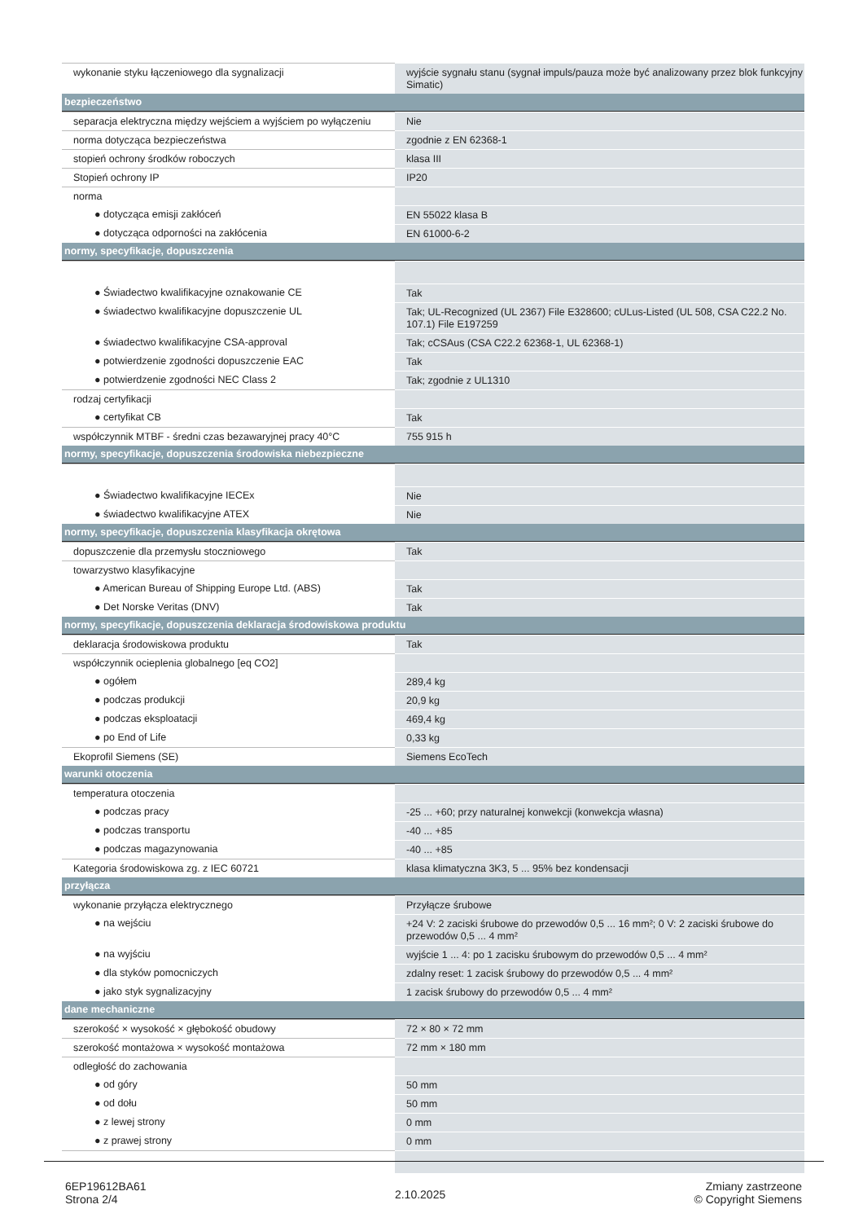| wykonanie styku łączeniowego dla sygnalizacji | wyjście sygnału stanu (sygnał impuls/pauza może być analizowany przez blok funkcyjny Simatic) |
| bezpieczeństwo | |
| separacja elektryczna między wejściem a wyjściem po wyłączeniu | Nie |
| norma dotycząca bezpieczeństwa | zgodnie z EN 62368-1 |
| stopień ochrony środków roboczych | klasa III |
| Stopień ochrony IP | IP20 |
| norma | |
| ● dotycząca emisji zakłóceń | EN 55022 klasa B |
| ● dotycząca odporności na zakłócenia | EN 61000-6-2 |
| normy, specyfikacje, dopuszczenia | |
| ● Świadectwo kwalifikacyjne oznakowanie CE | Tak |
| ● świadectwo kwalifikacyjne dopuszczenie UL | Tak; UL-Recognized (UL 2367) File E328600; cULus-Listed (UL 508, CSA C22.2 No. 107.1) File E197259 |
| ● świadectwo kwalifikacyjne CSA-approval | Tak; cCSAus (CSA C22.2 62368-1, UL 62368-1) |
| ● potwierdzenie zgodności dopuszczenie EAC | Tak |
| ● potwierdzenie zgodności NEC Class 2 | Tak; zgodnie z UL1310 |
| rodzaj certyfikacji | |
| ● certyfikat CB | Tak |
| współczynnik MTBF - średni czas bezawaryjnej pracy 40°C | 755 915 h |
| normy, specyfikacje, dopuszczenia środowiska niebezpieczne | |
| ● Świadectwo kwalifikacyjne IECEx | Nie |
| ● świadectwo kwalifikacyjne ATEX | Nie |
| normy, specyfikacje, dopuszczenia klasyfikacja okrętowa | |
| dopuszczenie dla przemysłu stoczniowego | Tak |
| towarzystwo klasyfikacyjne | |
| ● American Bureau of Shipping Europe Ltd. (ABS) | Tak |
| ● Det Norske Veritas (DNV) | Tak |
| normy, specyfikacje, dopuszczenia deklaracja środowiskowa produktu | |
| deklaracja środowiskowa produktu | Tak |
| współczynnik ocieplenia globalnego [eq CO2] | |
| ● ogółem | 289,4 kg |
| ● podczas produkcji | 20,9 kg |
| ● podczas eksploatacji | 469,4 kg |
| ● po End of Life | 0,33 kg |
| Ekoprofil Siemens (SE) | Siemens EcoTech |
| warunki otoczenia | |
| temperatura otoczenia | |
| ● podczas pracy | -25 ... +60; przy naturalnej konwekcji (konwekcja własna) |
| ● podczas transportu | -40 ... +85 |
| ● podczas magazynowania | -40 ... +85 |
| Kategoria środowiskowa zg. z IEC 60721 | klasa klimatyczna 3K3, 5 ... 95% bez kondensacji |
| przyłącza | |
| wykonanie przyłącza elektrycznego | Przyłącze śrubowe |
| ● na wejściu | +24 V: 2 zaciski śrubowe do przewodów 0,5 ... 16 mm²; 0 V: 2 zaciski śrubowe do przewodów 0,5 ... 4 mm² |
| ● na wyjściu | wyjście 1 ... 4: po 1 zacisku śrubowym do przewodów 0,5 ... 4 mm² |
| ● dla styków pomocniczych | zdalny reset: 1 zacisk śrubowy do przewodów 0,5 ... 4 mm² |
| ● jako styk sygnalizacyjny | 1 zacisk śrubowy do przewodów 0,5 ... 4 mm² |
| dane mechaniczne | |
| szerokość × wysokość × głębokość obudowy | 72 × 80 × 72 mm |
| szerokość montażowa × wysokość montażowa | 72 mm × 180 mm |
| odległość do zachowania | |
| ● od góry | 50 mm |
| ● od dołu | 50 mm |
| ● z lewej strony | 0 mm |
| ● z prawej strony | 0 mm |
6EP19612BA61
Strona 2/4
2.10.2025
Zmiany zastrzeone
© Copyright Siemens